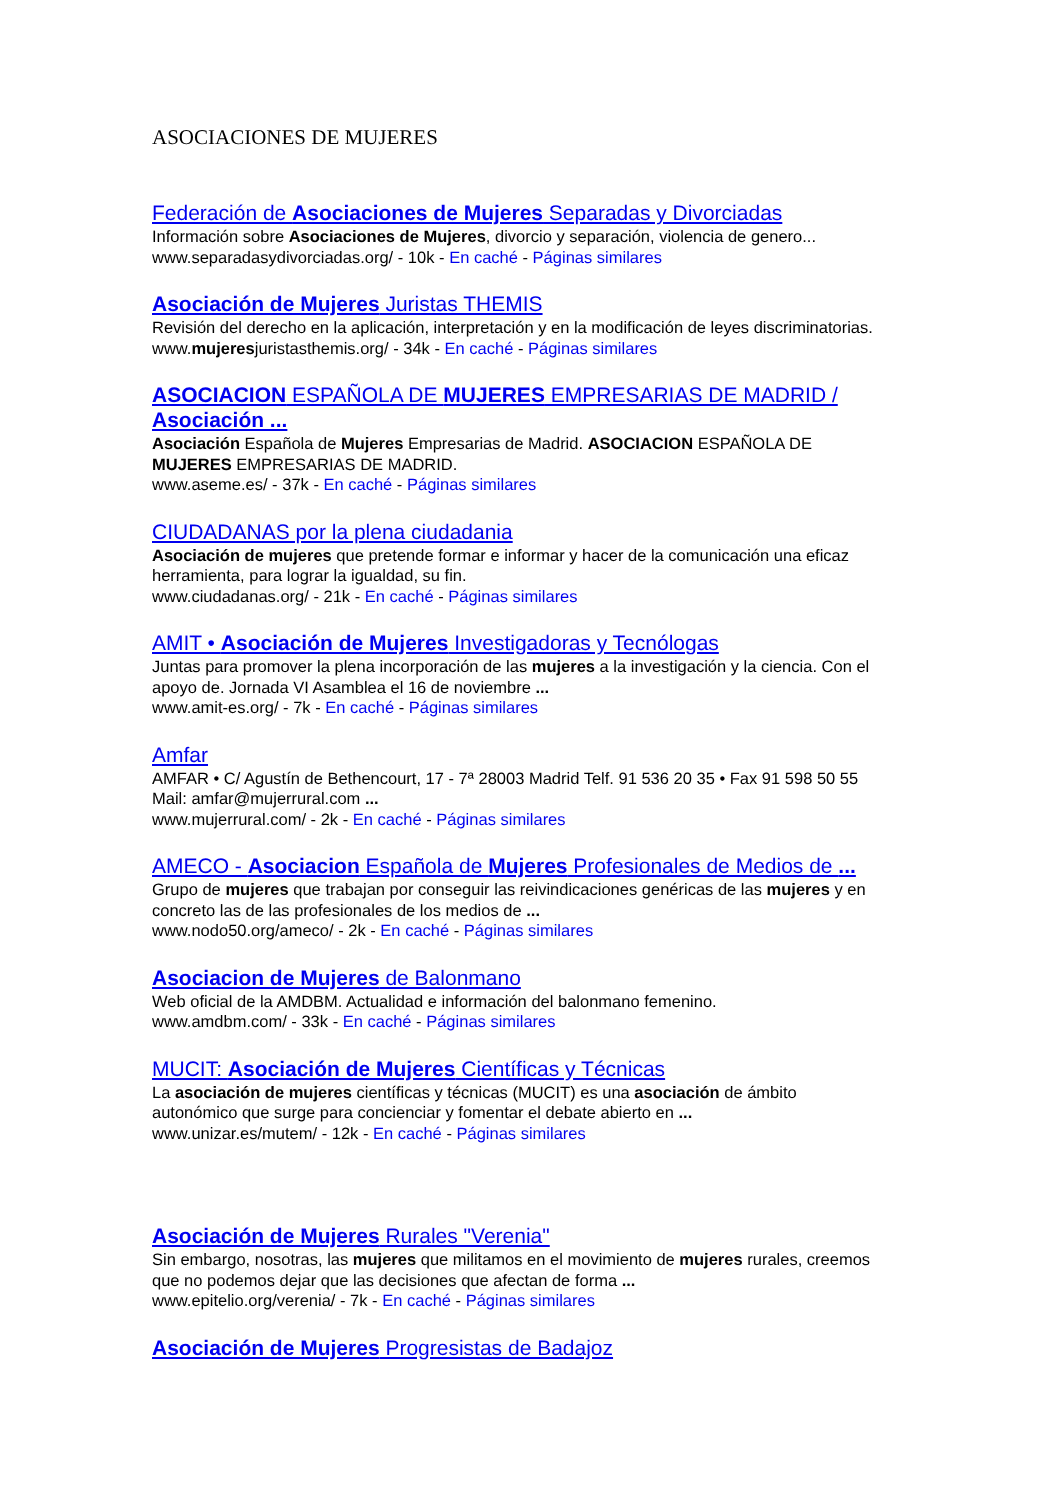ASOCIACIONES DE MUJERES
Federación de Asociaciones de Mujeres Separadas y Divorciadas
Información sobre Asociaciones de Mujeres, divorcio y separación, violencia de genero...
www.separadasydivorciadas.org/ - 10k - En caché - Páginas similares
Asociación de Mujeres Juristas THEMIS
Revisión del derecho en la aplicación, interpretación y en la modificación de leyes discriminatorias.
www.mujeresjuristasthemis.org/ - 34k - En caché - Páginas similares
ASOCIACION ESPAÑOLA DE MUJERES EMPRESARIAS DE MADRID / Asociación ...
Asociación Española de Mujeres Empresarias de Madrid. ASOCIACION ESPAÑOLA DE MUJERES EMPRESARIAS DE MADRID.
www.aseme.es/ - 37k - En caché - Páginas similares
CIUDADANAS por la plena ciudadania
Asociación de mujeres que pretende formar e informar y hacer de la comunicación una eficaz herramienta, para lograr la igualdad, su fin.
www.ciudadanas.org/ - 21k - En caché - Páginas similares
AMIT • Asociación de Mujeres Investigadoras y Tecnólogas
Juntas para promover la plena incorporación de las mujeres a la investigación y la ciencia. Con el apoyo de. Jornada VI Asamblea el 16 de noviembre ...
www.amit-es.org/ - 7k - En caché - Páginas similares
Amfar
AMFAR • C/ Agustín de Bethencourt, 17 - 7ª 28003 Madrid Telf. 91 536 20 35 • Fax 91 598 50 55 Mail: amfar@mujerrural.com ...
www.mujerrural.com/ - 2k - En caché - Páginas similares
AMECO - Asociacion Española de Mujeres Profesionales de Medios de ...
Grupo de mujeres que trabajan por conseguir las reivindicaciones genéricas de las mujeres y en concreto las de las profesionales de los medios de ...
www.nodo50.org/ameco/ - 2k - En caché - Páginas similares
Asociacion de Mujeres de Balonmano
Web oficial de la AMDBM. Actualidad e información del balonmano femenino.
www.amdbm.com/ - 33k - En caché - Páginas similares
MUCIT: Asociación de Mujeres Científicas y Técnicas
La asociación de mujeres científicas y técnicas (MUCIT) es una asociación de ámbito autonómico que surge para concienciar y fomentar el debate abierto en ...
www.unizar.es/mutem/ - 12k - En caché - Páginas similares
Asociación de Mujeres Rurales "Verenia"
Sin embargo, nosotras, las mujeres que militamos en el movimiento de mujeres rurales, creemos que no podemos dejar que las decisiones que afectan de forma ...
www.epitelio.org/verenia/ - 7k - En caché - Páginas similares
Asociación de Mujeres Progresistas de Badajoz